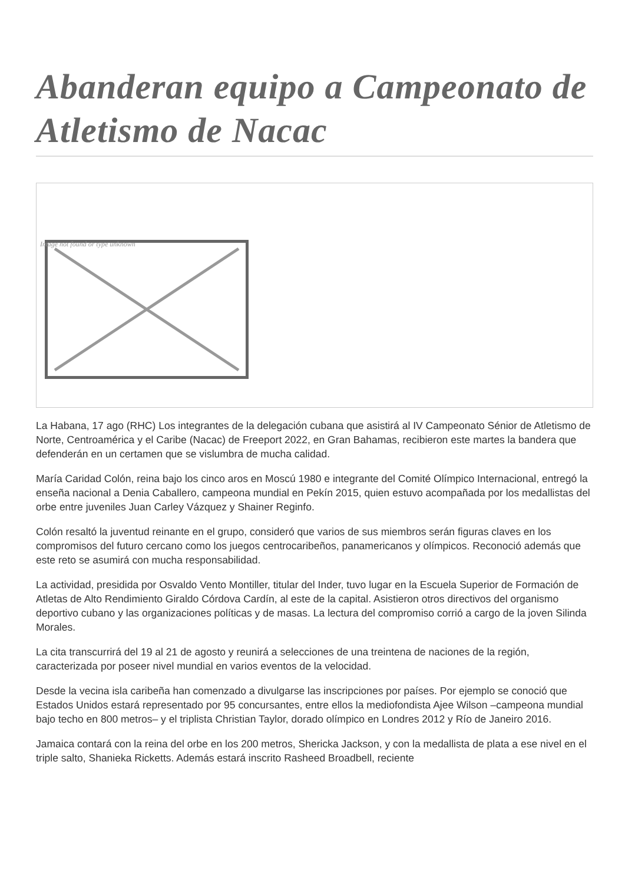Abanderan equipo a Campeonato de Atletismo de Nacac
Image not found or type unknown
La Habana, 17 ago (RHC) Los integrantes de la delegación cubana que asistirá al IV Campeonato Sénior de Atletismo de Norte, Centroamérica y el Caribe (Nacac) de Freeport 2022, en Gran Bahamas, recibieron este martes la bandera que defenderán en un certamen que se vislumbra de mucha calidad.
María Caridad Colón, reina bajo los cinco aros en Moscú 1980 e integrante del Comité Olímpico Internacional, entregó la enseña nacional a Denia Caballero, campeona mundial en Pekín 2015, quien estuvo acompañada por los medallistas del orbe entre juveniles Juan Carley Vázquez y Shainer Reginfo.
Colón resaltó la juventud reinante en el grupo, consideró que varios de sus miembros serán figuras claves en los compromisos del futuro cercano como los juegos centrocaribeños, panamericanos y olímpicos. Reconoció además que este reto se asumirá con mucha responsabilidad.
La actividad, presidida por Osvaldo Vento Montiller, titular del Inder, tuvo lugar en la Escuela Superior de Formación de Atletas de Alto Rendimiento Giraldo Córdova Cardín, al este de la capital. Asistieron otros directivos del organismo deportivo cubano y las organizaciones políticas y de masas. La lectura del compromiso corrió a cargo de la joven Silinda Morales.
La cita transcurrirá del 19 al 21 de agosto y reunirá a selecciones de una treintena de naciones de la región, caracterizada por poseer nivel mundial en varios eventos de la velocidad.
Desde la vecina isla caribeña han comenzado a divulgarse las inscripciones por países. Por ejemplo se conoció que Estados Unidos estará representado por 95 concursantes, entre ellos la mediofondista Ajee Wilson –campeona mundial bajo techo en 800 metros– y el triplista Christian Taylor, dorado olímpico en Londres 2012 y Río de Janeiro 2016.
Jamaica contará con la reina del orbe en los 200 metros, Shericka Jackson, y con la medallista de plata a ese nivel en el triple salto, Shanieka Ricketts. Además estará inscrito Rasheed Broadbell, reciente